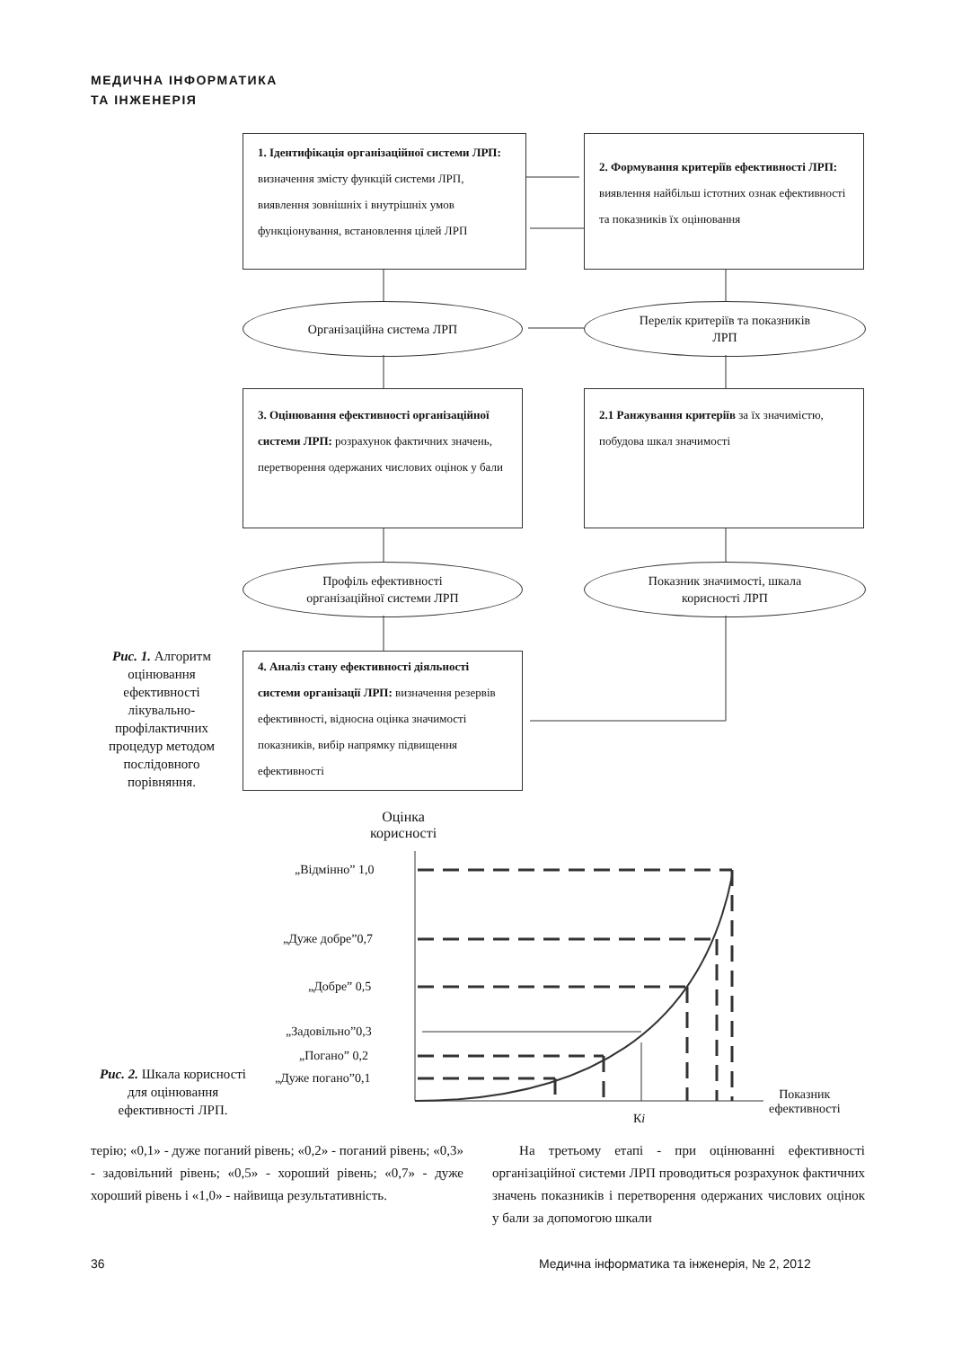МЕДИЧНА ІНФОРМАТИКА
ТА ІНЖЕНЕРІЯ
1. Ідентифікація організаційної системи ЛРП: визначення змісту функцій системи ЛРП, виявлення зовнішніх і внутрішніх умов функціонування, встановлення цілей ЛРП
2. Формування критеріїв ефективності ЛРП: виявлення найбільш істотних ознак ефективності та показників їх оцінювання
Організаційна система ЛРП
Перелік критеріїв та показників
ЛРП
3. Оцінювання ефективності організаційної системи ЛРП: розрахунок фактичних значень, перетворення одержаних числових оцінок у бали
2.1 Ранжування критеріїв за їх значимістю, побудова шкал значимості
Профіль ефективності
організаційної системи ЛРП
Показник значимості, шкала
корисності ЛРП
Рис. 1. Алгоритм оцінювання ефективності лікувально-профілактичних процедур методом послідовного порівняння.
4. Аналіз стану ефективності діяльності системи організації ЛРП: визначення резервів ефективності, відносна оцінка значимості показників, вибір напрямку підвищення ефективності
Оцінка
корисності
„Відмінно” 1,0
„Дуже добре”0,7
„Добре” 0,5
„Задовільно”0,3
„Погано” 0,2
„Дуже погано”0,1
Показник
ефективності
Кі
Рис. 2. Шкала корисності для оцінювання ефективності ЛРП.
терію; «0,1» - дуже поганий рівень; «0,2» - поганий рівень; «0,3» - задовільний рівень; «0,5» - хороший рівень; «0,7» - дуже хороший рівень і «1,0» - найвища результативність.
На третьому етапі - при оцінюванні ефективності організаційної системи ЛРП проводиться розрахунок фактичних значень показників і перетворення одержаних числових оцінок у бали за допомогою шкали
36
Медична інформатика та інженерія, № 2, 2012